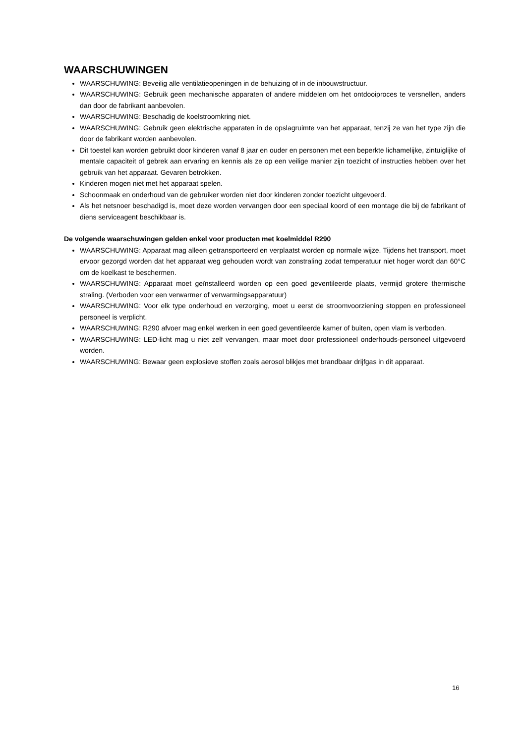WAARSCHUWINGEN
WAARSCHUWING: Beveilig alle ventilatieopeningen in de behuizing of in de inbouwstructuur.
WAARSCHUWING: Gebruik geen mechanische apparaten of andere middelen om het ontdooiproces te versnellen, anders dan door de fabrikant aanbevolen.
WAARSCHUWING: Beschadig de koelstroomkring niet.
WAARSCHUWING: Gebruik geen elektrische apparaten in de opslagruimte van het apparaat, tenzij ze van het type zijn die door de fabrikant worden aanbevolen.
Dit toestel kan worden gebruikt door kinderen vanaf 8 jaar en ouder en personen met een beperkte lichamelijke, zintuiglijke of mentale capaciteit of gebrek aan ervaring en kennis als ze op een veilige manier zijn toezicht of instructies hebben over het gebruik van het apparaat. Gevaren betrokken.
Kinderen mogen niet met het apparaat spelen.
Schoonmaak en onderhoud van de gebruiker worden niet door kinderen zonder toezicht uitgevoerd.
Als het netsnoer beschadigd is, moet deze worden vervangen door een speciaal koord of een montage die bij de fabrikant of diens serviceagent beschikbaar is.
De volgende waarschuwingen gelden enkel voor producten met koelmiddel R290
WAARSCHUWING: Apparaat mag alleen getransporteerd en verplaatst worden op normale wijze. Tijdens het transport, moet ervoor gezorgd worden dat het apparaat weg gehouden wordt van zonstraling zodat temperatuur niet hoger wordt dan 60°C om de koelkast te beschermen.
WAARSCHUWING: Apparaat moet geïnstalleerd worden op een goed geventileerde plaats, vermijd grotere thermische straling. (Verboden voor een verwarmer of verwarmingsapparatuur)
WAARSCHUWING: Voor elk type onderhoud en verzorging, moet u eerst de stroomvoorziening stoppen en professioneel personeel is verplicht.
WAARSCHUWING: R290 afvoer mag enkel werken in een goed geventileerde kamer of buiten, open vlam is verboden.
WAARSCHUWING: LED-licht mag u niet zelf vervangen, maar moet door professioneel onderhouds-personeel uitgevoerd worden.
WAARSCHUWING: Bewaar geen explosieve stoffen zoals aerosol blikjes met brandbaar drijfgas in dit apparaat.
16